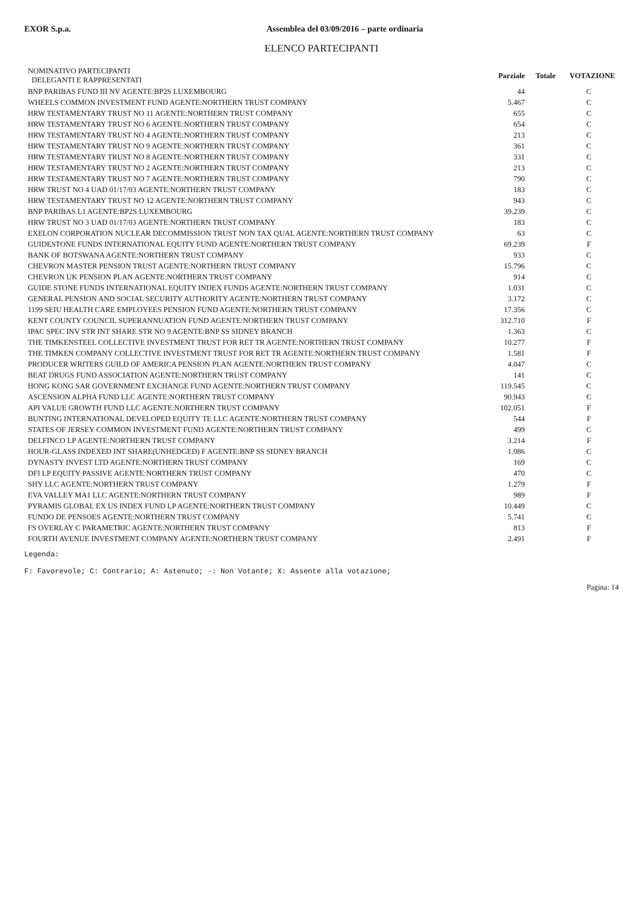EXOR S.p.a. Assemblea del 03/09/2016 – parte ordinaria
ELENCO PARTECIPANTI
| NOMINATIVO PARTECIPANTI DELEGANTI E RAPPRESENTATI | Parziale | Totale | VOTAZIONE |
| --- | --- | --- | --- |
| BNP PARIBAS FUND III NV AGENTE:BP2S LUXEMBOURG | 44 | | C |
| WHEELS COMMON INVESTMENT FUND AGENTE:NORTHERN TRUST COMPANY | 5.467 | | C |
| HRW TESTAMENTARY TRUST NO 11 AGENTE:NORTHERN TRUST COMPANY | 655 | | C |
| HRW TESTAMENTARY TRUST NO 6 AGENTE:NORTHERN TRUST COMPANY | 654 | | C |
| HRW TESTAMENTARY TRUST NO 4 AGENTE:NORTHERN TRUST COMPANY | 213 | | C |
| HRW TESTAMENTARY TRUST NO 9 AGENTE:NORTHERN TRUST COMPANY | 361 | | C |
| HRW TESTAMENTARY TRUST NO 8 AGENTE:NORTHERN TRUST COMPANY | 331 | | C |
| HRW TESTAMENTARY TRUST NO 2 AGENTE:NORTHERN TRUST COMPANY | 213 | | C |
| HRW TESTAMENTARY TRUST NO 7 AGENTE:NORTHERN TRUST COMPANY | 790 | | C |
| HRW TRUST NO 4 UAD 01/17/03 AGENTE:NORTHERN TRUST COMPANY | 183 | | C |
| HRW TESTAMENTARY TRUST NO 12 AGENTE:NORTHERN TRUST COMPANY | 943 | | C |
| BNP PARIBAS L1 AGENTE:BP2S LUXEMBOURG | 39.239 | | C |
| HRW TRUST NO 3 UAD 01/17/03 AGENTE:NORTHERN TRUST COMPANY | 183 | | C |
| EXELON CORPORATION NUCLEAR DECOMMISSION TRUST NON TAX QUAL AGENTE:NORTHERN TRUST COMPANY | 63 | | C |
| GUIDESTONE FUNDS INTERNATIONAL EQUITY FUND AGENTE:NORTHERN TRUST COMPANY | 69.239 | | F |
| BANK OF BOTSWANA AGENTE:NORTHERN TRUST COMPANY | 933 | | C |
| CHEVRON MASTER PENSION TRUST AGENTE:NORTHERN TRUST COMPANY | 15.796 | | C |
| CHEVRON UK PENSION PLAN AGENTE:NORTHERN TRUST COMPANY | 914 | | C |
| GUIDE STONE FUNDS INTERNATIONAL EQUITY INDEX FUNDS AGENTE:NORTHERN TRUST COMPANY | 1.031 | | C |
| GENERAL PENSION AND SOCIAL SECURITY AUTHORITY AGENTE:NORTHERN TRUST COMPANY | 3.172 | | C |
| 1199 SEIU HEALTH CARE EMPLOYEES PENSION FUND AGENTE:NORTHERN TRUST COMPANY | 17.356 | | C |
| KENT COUNTY COUNCIL SUPERANNUATION FUND AGENTE:NORTHERN TRUST COMPANY | 312.710 | | F |
| IPAC SPEC INV STR INT SHARE STR NO 9 AGENTE:BNP SS SIDNEY BRANCH | 1.363 | | C |
| THE TIMKENSTEEL COLLECTIVE INVESTMENT TRUST FOR RET TR AGENTE:NORTHERN TRUST COMPANY | 10.277 | | F |
| THE TIMKEN COMPANY COLLECTIVE INVESTMENT TRUST FOR RET TR AGENTE:NORTHERN TRUST COMPANY | 1.581 | | F |
| PRODUCER WRITERS GUILD OF AMERICA PENSION PLAN AGENTE:NORTHERN TRUST COMPANY | 4.047 | | C |
| BEAT DRUGS FUND ASSOCIATION AGENTE:NORTHERN TRUST COMPANY | 141 | | C |
| HONG KONG SAR GOVERNMENT EXCHANGE FUND AGENTE:NORTHERN TRUST COMPANY | 119.545 | | C |
| ASCENSION ALPHA FUND LLC AGENTE:NORTHERN TRUST COMPANY | 90.943 | | C |
| API VALUE GROWTH FUND LLC AGENTE:NORTHERN TRUST COMPANY | 102.051 | | F |
| BUNTING INTERNATIONAL DEVELOPED EQUITY TE LLC AGENTE:NORTHERN TRUST COMPANY | 544 | | F |
| STATES OF JERSEY COMMON INVESTMENT FUND AGENTE:NORTHERN TRUST COMPANY | 499 | | C |
| DELFINCO LP AGENTE:NORTHERN TRUST COMPANY | 3.214 | | F |
| HOUR-GLASS INDEXED INT SHARE(UNHEDGED) F AGENTE:BNP SS SIDNEY BRANCH | 1.086 | | C |
| DYNASTY INVEST LTD AGENTE:NORTHERN TRUST COMPANY | 169 | | C |
| DFI LP EQUITY PASSIVE AGENTE:NORTHERN TRUST COMPANY | 470 | | C |
| SHY LLC AGENTE:NORTHERN TRUST COMPANY | 1.279 | | F |
| EVA VALLEY MA1 LLC AGENTE:NORTHERN TRUST COMPANY | 989 | | F |
| PYRAMIS GLOBAL EX US INDEX FUND LP AGENTE:NORTHERN TRUST COMPANY | 10.449 | | C |
| FUNDO DE PENSOES AGENTE:NORTHERN TRUST COMPANY | 5.741 | | C |
| FS OVERLAY C PARAMETRIC AGENTE:NORTHERN TRUST COMPANY | 813 | | F |
| FOURTH AVENUE INVESTMENT COMPANY AGENTE:NORTHERN TRUST COMPANY | 2.491 | | F |
Legenda:
F: Favorevole; C: Contrario; A: Astenuto; -: Non Votante; X: Assente alla votazione;
Pagina: 14